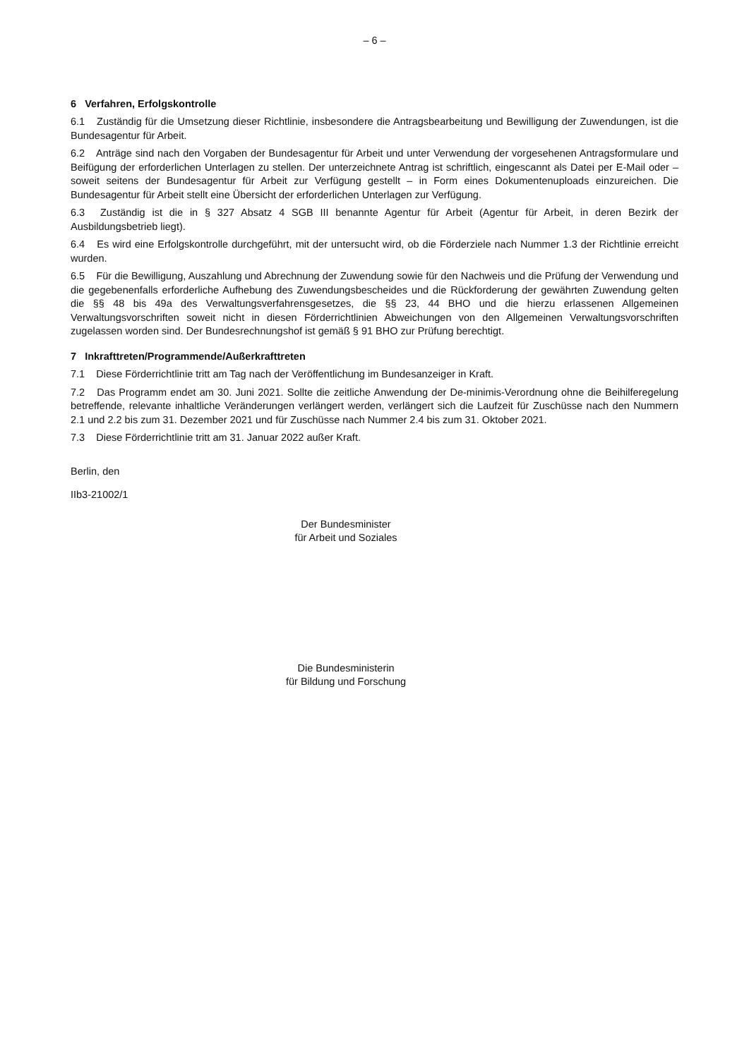– 6 –
6 Verfahren, Erfolgskontrolle
6.1 Zuständig für die Umsetzung dieser Richtlinie, insbesondere die Antragsbearbeitung und Bewilligung der Zuwendungen, ist die Bundesagentur für Arbeit.
6.2 Anträge sind nach den Vorgaben der Bundesagentur für Arbeit und unter Verwendung der vorgesehenen Antragsformulare und Beifügung der erforderlichen Unterlagen zu stellen. Der unterzeichnete Antrag ist schriftlich, eingescannt als Datei per E-Mail oder – soweit seitens der Bundesagentur für Arbeit zur Verfügung gestellt – in Form eines Dokumentenuploads einzureichen. Die Bundesagentur für Arbeit stellt eine Übersicht der erforderlichen Unterlagen zur Verfügung.
6.3 Zuständig ist die in § 327 Absatz 4 SGB III benannte Agentur für Arbeit (Agentur für Arbeit, in deren Bezirk der Ausbildungsbetrieb liegt).
6.4 Es wird eine Erfolgskontrolle durchgeführt, mit der untersucht wird, ob die Förderziele nach Nummer 1.3 der Richtlinie erreicht wurden.
6.5 Für die Bewilligung, Auszahlung und Abrechnung der Zuwendung sowie für den Nachweis und die Prüfung der Verwendung und die gegebenenfalls erforderliche Aufhebung des Zuwendungsbescheides und die Rückforderung der gewährten Zuwendung gelten die §§ 48 bis 49a des Verwaltungsverfahrensgesetzes, die §§ 23, 44 BHO und die hierzu erlassenen Allgemeinen Verwaltungsvorschriften soweit nicht in diesen Förderrichtlinien Abweichungen von den Allgemeinen Verwaltungsvorschriften zugelassen worden sind. Der Bundesrechnungshof ist gemäß § 91 BHO zur Prüfung berechtigt.
7 Inkrafttreten/Programmende/Außerkrafttreten
7.1 Diese Förderrichtlinie tritt am Tag nach der Veröffentlichung im Bundesanzeiger in Kraft.
7.2 Das Programm endet am 30. Juni 2021. Sollte die zeitliche Anwendung der De-minimis-Verordnung ohne die Beihilferegelung betreffende, relevante inhaltliche Veränderungen verlängert werden, verlängert sich die Laufzeit für Zuschüsse nach den Nummern 2.1 und 2.2 bis zum 31. Dezember 2021 und für Zuschüsse nach Nummer 2.4 bis zum 31. Oktober 2021.
7.3 Diese Förderrichtlinie tritt am 31. Januar 2022 außer Kraft.
Berlin, den
IIb3-21002/1
Der Bundesminister
für Arbeit und Soziales
Die Bundesministerin
für Bildung und Forschung